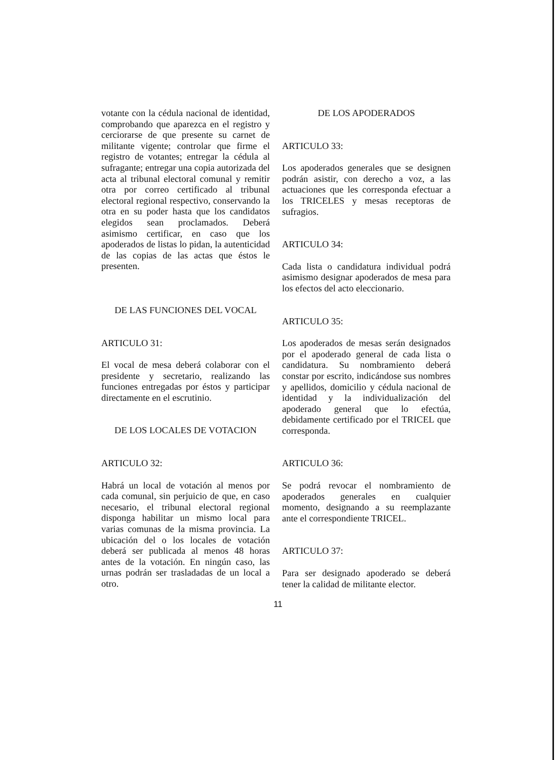votante con la cédula nacional de identidad, comprobando que aparezca en el registro y cerciorarse de que presente su carnet de militante vigente; controlar que firme el registro de votantes; entregar la cédula al sufragante; entregar una copia autorizada del acta al tribunal electoral comunal y remitir otra por correo certificado al tribunal electoral regional respectivo, conservando la otra en su poder hasta que los candidatos elegidos sean proclamados. Deberá asimismo certificar, en caso que los apoderados de listas lo pidan, la autenticidad de las copias de las actas que éstos le presenten.
DE LAS FUNCIONES DEL VOCAL
ARTICULO 31:
El vocal de mesa deberá colaborar con el presidente y secretario, realizando las funciones entregadas por éstos y participar directamente en el escrutinio.
DE LOS LOCALES DE VOTACION
ARTICULO 32:
Habrá un local de votación al menos por cada comunal, sin perjuicio de que, en caso necesario, el tribunal electoral regional disponga habilitar un mismo local para varias comunas de la misma provincia. La ubicación del o los locales de votación deberá ser publicada al menos 48 horas antes de la votación. En ningún caso, las urnas podrán ser trasladadas de un local a otro.
DE LOS APODERADOS
ARTICULO 33:
Los apoderados generales que se designen podrán asistir, con derecho a voz, a las actuaciones que les corresponda efectuar a los TRICELES y mesas receptoras de sufragios.
ARTICULO 34:
Cada lista o candidatura individual podrá asimismo designar apoderados de mesa para los efectos del acto eleccionario.
ARTICULO 35:
Los apoderados de mesas serán designados por el apoderado general de cada lista o candidatura. Su nombramiento deberá constar por escrito, indicándose sus nombres y apellidos, domicilio y cédula nacional de identidad y la individualización del apoderado general que lo efectúa, debidamente certificado por el TRICEL que corresponda.
ARTICULO 36:
Se podrá revocar el nombramiento de apoderados generales en cualquier momento, designando a su reemplazante ante el correspondiente TRICEL.
ARTICULO 37:
Para ser designado apoderado se deberá tener la calidad de militante elector.
11